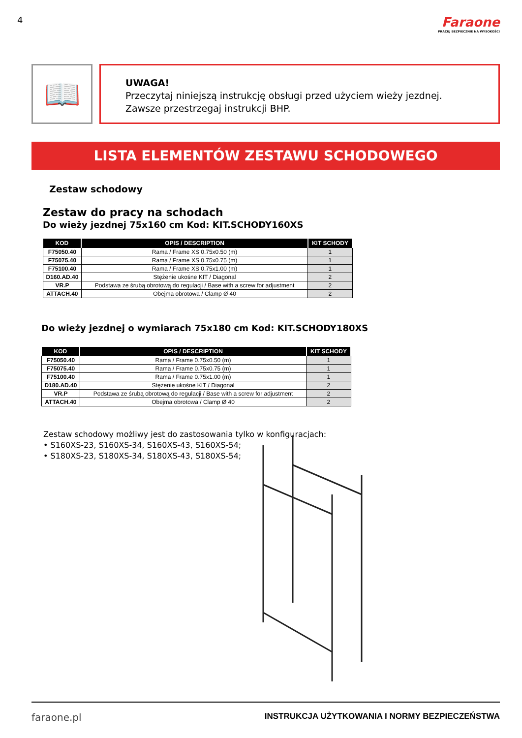4
Faraone
PRACUJ BEZPIECZNIE NA WYSOKOŚCI
📖
UWAGA!
Przeczytaj niniejszą instrukcję obsługi przed użyciem wieży jezdnej.
Zawsze przestrzegaj instrukcji BHP.
LISTA ELEMENTÓW ZESTAWU SCHODOWEGO
Zestaw schodowy
Zestaw do pracy na schodach
Do wieży jezdnej 75x160 cm Kod: KIT.SCHODY160XS
| KOD | OPIS / DESCRIPTION | KIT SCHODY |
| --- | --- | --- |
| F75050.40 | Rama / Frame XS 0.75x0.50 (m) | 1 |
| F75075.40 | Rama / Frame XS 0.75x0.75 (m) | 1 |
| F75100.40 | Rama / Frame XS 0.75x1.00 (m) | 1 |
| D160.AD.40 | Stężenie ukośne KIT / Diagonal | 2 |
| VR.P | Podstawa ze śrubą obrotową do regulacji / Base with a screw for adjustment | 2 |
| ATTACH.40 | Obejma obrotowa / Clamp Ø 40 | 2 |
Do wieży jezdnej o wymiarach 75x180 cm Kod: KIT.SCHODY180XS
| KOD | OPIS / DESCRIPTION | KIT SCHODY |
| --- | --- | --- |
| F75050.40 | Rama / Frame 0.75x0.50 (m) | 1 |
| F75075.40 | Rama / Frame 0.75x0.75 (m) | 1 |
| F75100.40 | Rama / Frame 0.75x1.00 (m) | 1 |
| D180.AD.40 | Stężenie ukośne KIT / Diagonal | 2 |
| VR.P | Podstawa ze śrubą obrotową do regulacji / Base with a screw for adjustment | 2 |
| ATTACH.40 | Obejma obrotowa / Clamp Ø 40 | 2 |
Zestaw schodowy możliwy jest do zastosowania tylko w konfiguracjach:
• S160XS-23, S160XS-34, S160XS-43, S160XS-54;
• S180XS-23, S180XS-34, S180XS-43, S180XS-54;
faraone.pl INSTRUKCJA UŻYTKOWANIA I NORMY BEZPIECZEŃSTWA